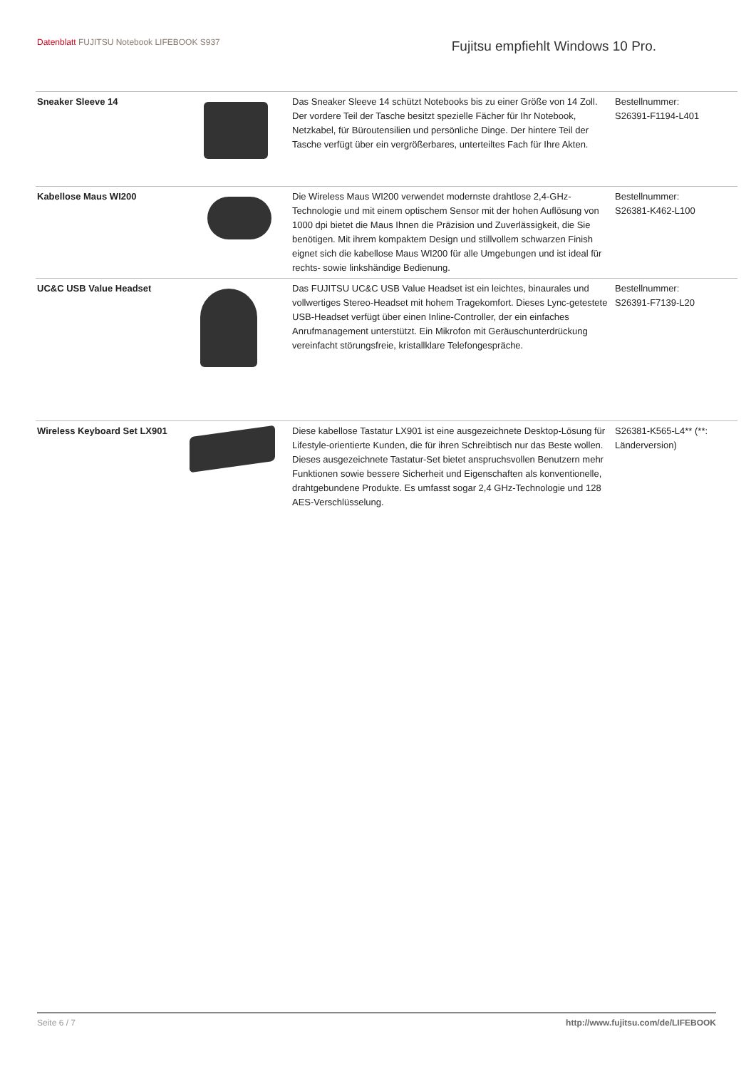Datenblatt FUJITSU Notebook LIFEBOOK S937
Fujitsu empfiehlt Windows 10 Pro.
| Sneaker Sleeve 14 | | Das Sneaker Sleeve 14 schützt Notebooks bis zu einer Größe von 14 Zoll. Der vordere Teil der Tasche besitzt spezielle Fächer für Ihr Notebook, Netzkabel, für Büroutensilien und persönliche Dinge. Der hintere Teil der Tasche verfügt über ein vergrößerbares, unterteiltes Fach für Ihre Akten. | Bestellnummer: S26391-F1194-L401 |
| Kabellose Maus WI200 | | Die Wireless Maus WI200 verwendet modernste drahtlose 2,4-GHz-Technologie und mit einem optischem Sensor mit der hohen Auflösung von 1000 dpi bietet die Maus Ihnen die Präzision und Zuverlässigkeit, die Sie benötigen. Mit ihrem kompaktem Design und stillvollem schwarzen Finish eignet sich die kabellose Maus WI200 für alle Umgebungen und ist ideal für rechts- sowie linkshändige Bedienung. | Bestellnummer: S26381-K462-L100 |
| UC&C USB Value Headset | | Das FUJITSU UC&C USB Value Headset ist ein leichtes, binaurales und vollwertiges Stereo-Headset mit hohem Tragekomfort. Dieses Lync-getestete USB-Headset verfügt über einen Inline-Controller, der ein einfaches Anrufmanagement unterstützt. Ein Mikrofon mit Geräuschunterdrückung vereinfacht störungsfreie, kristallklare Telefongespräche. | Bestellnummer: S26391-F7139-L20 |
| Wireless Keyboard Set LX901 | | Diese kabellose Tastatur LX901 ist eine ausgezeichnete Desktop-Lösung für Lifestyle-orientierte Kunden, die für ihren Schreibtisch nur das Beste wollen. Dieses ausgezeichnete Tastatur-Set bietet anspruchsvollen Benutzern mehr Funktionen sowie bessere Sicherheit und Eigenschaften als konventionelle, drahtgebundene Produkte. Es umfasst sogar 2,4 GHz-Technologie und 128 AES-Verschlüsselung. | S26381-K565-L4** (**: Länderversion) |
Seite 6 / 7 http://www.fujitsu.com/de/LIFEBOOK